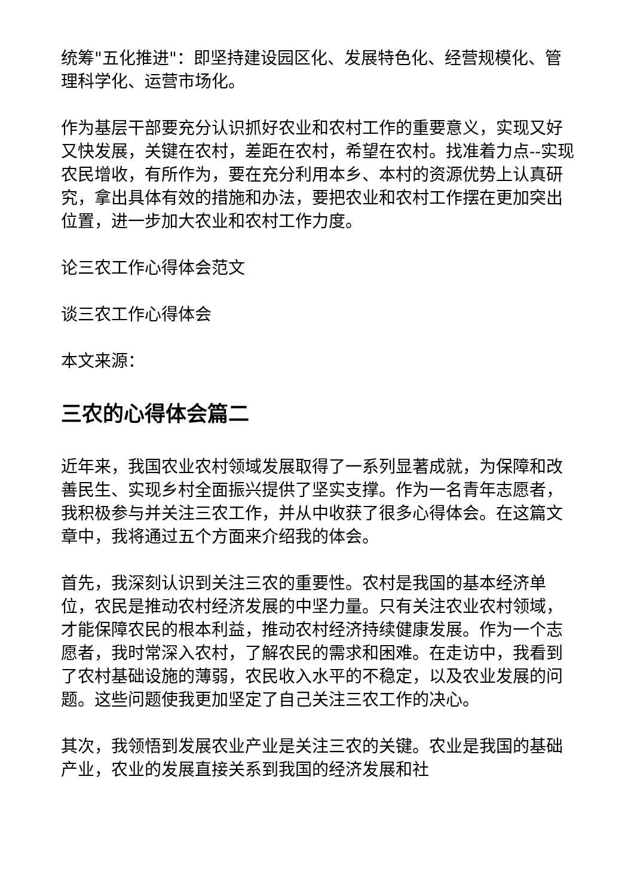统筹"五化推进"：即坚持建设园区化、发展特色化、经营规模化、管理科学化、运营市场化。
作为基层干部要充分认识抓好农业和农村工作的重要意义，实现又好又快发展，关键在农村，差距在农村，希望在农村。找准着力点--实现农民增收，有所作为，要在充分利用本乡、本村的资源优势上认真研究，拿出具体有效的措施和办法，要把农业和农村工作摆在更加突出位置，进一步加大农业和农村工作力度。
论三农工作心得体会范文
谈三农工作心得体会
本文来源：
三农的心得体会篇二
近年来，我国农业农村领域发展取得了一系列显著成就，为保障和改善民生、实现乡村全面振兴提供了坚实支撑。作为一名青年志愿者，我积极参与并关注三农工作，并从中收获了很多心得体会。在这篇文章中，我将通过五个方面来介绍我的体会。
首先，我深刻认识到关注三农的重要性。农村是我国的基本经济单位，农民是推动农村经济发展的中坚力量。只有关注农业农村领域，才能保障农民的根本利益，推动农村经济持续健康发展。作为一个志愿者，我时常深入农村，了解农民的需求和困难。在走访中，我看到了农村基础设施的薄弱，农民收入水平的不稳定，以及农业发展的问题。这些问题使我更加坚定了自己关注三农工作的决心。
其次，我领悟到发展农业产业是关注三农的关键。农业是我国的基础产业，农业的发展直接关系到我国的经济发展和社